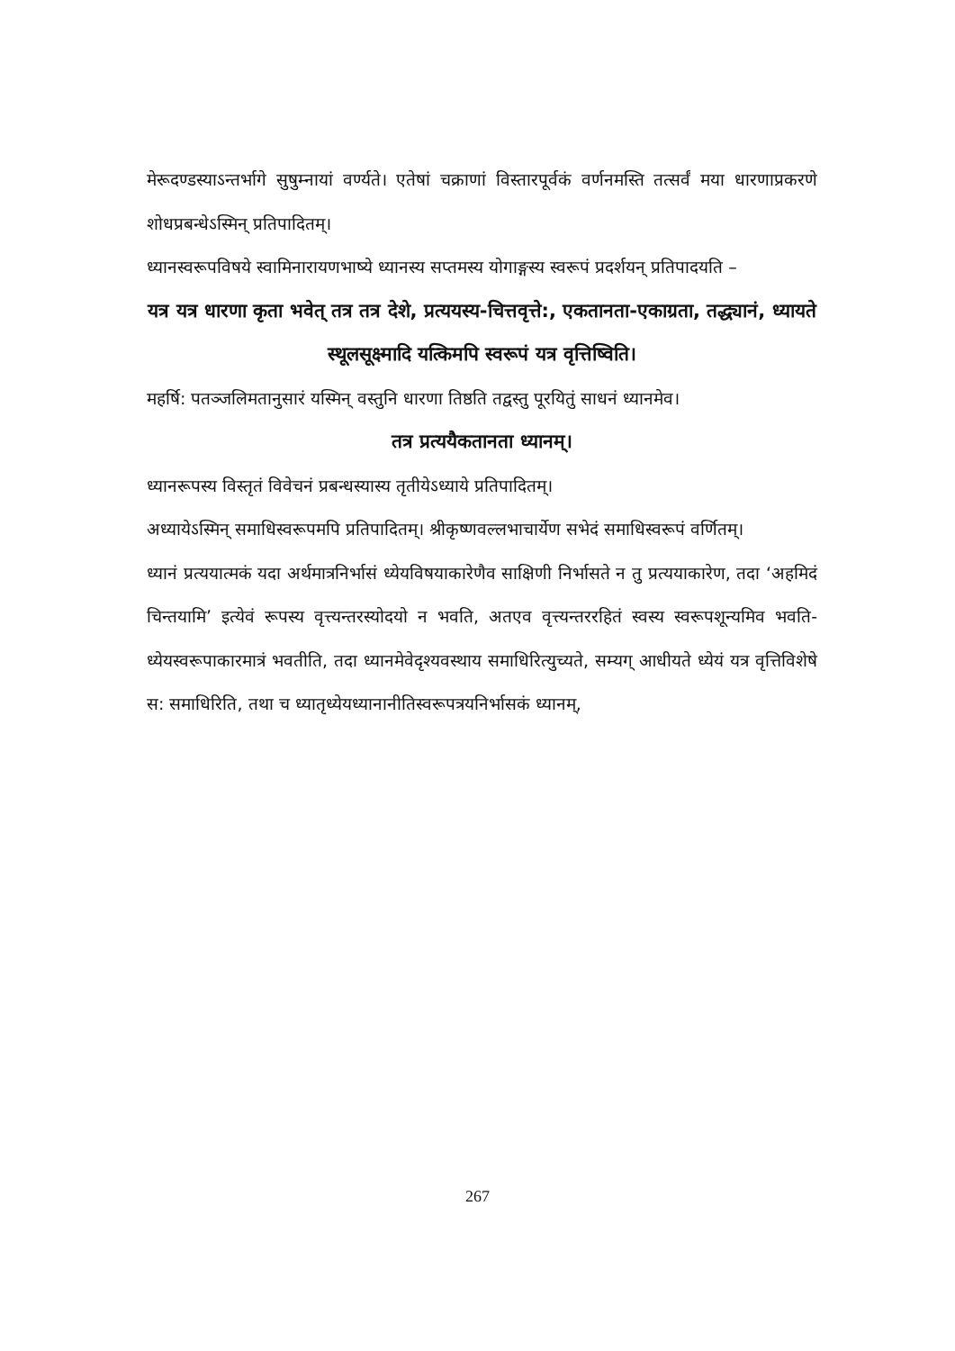मेरूदण्डस्याऽन्तर्भागे सुषुम्नायां वर्ण्यते। एतेषां चक्राणां विस्तारपूर्वकं वर्णनमस्ति तत्सर्वं मया धारणाप्रकरणे शोधप्रबन्धेऽस्मिन् प्रतिपादितम्।
ध्यानस्वरूपविषये स्वामिनारायणभाष्ये ध्यानस्य सप्तमस्य योगाङ्गस्य स्वरूपं प्रदर्शयन् प्रतिपादयति –
यत्र यत्र धारणा कृता भवेत् तत्र तत्र देशे, प्रत्ययस्य-चित्तवृत्ते:, एकतानता-एकाग्रता, तद्ध्यानं, ध्यायते स्थूलसूक्ष्मादि यत्किमपि स्वरूपं यत्र वृत्तिष्विति।
महर्षि: पतञ्जलिमतानुसारं यस्मिन् वस्तुनि धारणा तिष्ठति तद्वस्तु पूरयितुं साधनं ध्यानमेव।
तत्र प्रत्ययैकतानता ध्यानम्।
ध्यानरूपस्य विस्तृतं विवेचनं प्रबन्धस्यास्य तृतीयेऽध्याये प्रतिपादितम्।
अध्यायेऽस्मिन् समाधिस्वरूपमपि प्रतिपादितम्। श्रीकृष्णवल्लभाचार्येण सभेदं समाधिस्वरूपं वर्णितम्।
ध्यानं प्रत्ययात्मकं यदा अर्थमात्रनिर्भासं ध्येयविषयाकारेणैव साक्षिणी निर्भासते न तु प्रत्ययाकारेण, तदा ‘अहमिदं चिन्तयामि’ इत्येवं रूपस्य वृत्त्यन्तरस्योदयो न भवति, अतएव वृत्त्यन्तररहितं स्वस्य स्वरूपशून्यमिव भवति- ध्येयस्वरूपाकारमात्रं भवतीति, तदा ध्यानमेवेदृश्यवस्थाय समाधिरित्युच्यते, सम्यग् आधीयते ध्येयं यत्र वृत्तिविशेषे स: समाधिरिति, तथा च ध्यातृध्येयध्यानानीतिस्वरूपत्रयनिर्भासकं ध्यानम्,
267